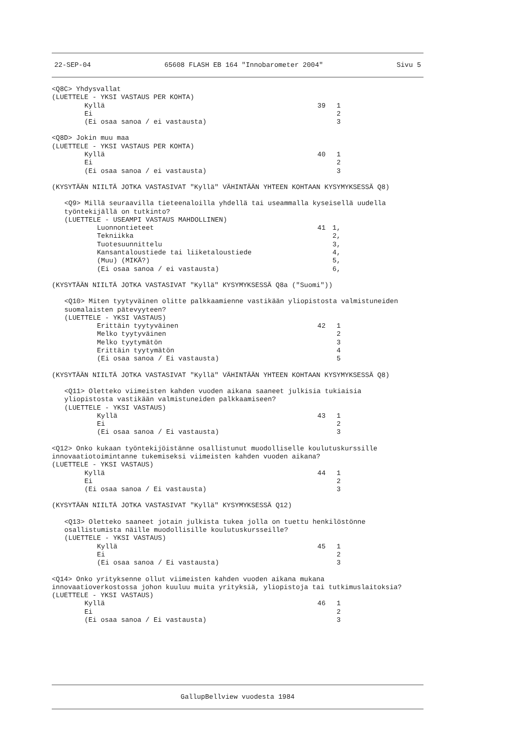22-SEP-04 65608 FLASH EB 164 "Innobarometer 2004" Sivu 5
<Q8C> Yhdysvallat
(LUETTELE - YKSI VASTAUS PER KOHTA)
Kyllä 39 1
Ei 2
(Ei osaa sanoa / ei vastausta) 3
<Q8D> Jokin muu maa
(LUETTELE - YKSI VASTAUS PER KOHTA)
Kyllä 40 1
Ei 2
(Ei osaa sanoa / ei vastausta) 3
(KYSYTÄÄN NIILTÄ JOTKA VASTASIVAT "Kyllä" VÄHINTÄÄN YHTEEN KOHTAAN KYSYMYKSESSÄ Q8)
<Q9> Millä seuraavilla tieteenaloilla yhdellä tai useammalla kyseisellä uudella
työntekijällä on tutkinto?
(LUETTELE - USEAMPI VASTAUS MAHDOLLINEN)
Luonnontieteet 41 1,
Tekniikka 2,
Tuotesuunnittelu 3,
Kansantaloustiede tai liiketaloustiede 4,
(Muu) (MIKÄ?) 5,
(Ei osaa sanoa / ei vastausta) 6,
(KYSYTÄÄN NIILTÄ JOTKA VASTASIVAT "Kyllä" KYSYMYKSESSÄ Q8a ("Suomi"))
<Q10> Miten tyytyväinen olitte palkkaamienne vastikään yliopistosta valmistuneiden
suomalaisten pätevyyteen?
(LUETTELE - YKSI VASTAUS)
Erittäin tyytyväinen 42 1
Melko tyytyväinen 2
Melko tyytymätön 3
Erittäin tyytymätön 4
(Ei osaa sanoa / Ei vastausta) 5
(KYSYTÄÄN NIILTÄ JOTKA VASTASIVAT "Kyllä" VÄHINTÄÄN YHTEEN KOHTAAN KYSYMYKSESSÄ Q8)
<Q11> Oletteko viimeisten kahden vuoden aikana saaneet julkisia tukiaisia
yliopistosta vastikään valmistuneiden palkkaamiseen?
(LUETTELE - YKSI VASTAUS)
Kyllä 43 1
Ei 2
(Ei osaa sanoa / Ei vastausta) 3
<Q12> Onko kukaan työntekijöistänne osallistunut muodolliselle koulutuskurssille
innovaatiotoimintanne tukemiseksi viimeisten kahden vuoden aikana?
(LUETTELE - YKSI VASTAUS)
Kyllä 44 1
Ei 2
(Ei osaa sanoa / Ei vastausta) 3
(KYSYTÄÄN NIILTÄ JOTKA VASTASIVAT "Kyllä" KYSYMYKSESSÄ Q12)
<Q13> Oletteko saaneet jotain julkista tukea jolla on tuettu henkilöstönne
osallistumista näille muodollisille koulutuskursseille?
(LUETTELE - YKSI VASTAUS)
Kyllä 45 1
Ei 2
(Ei osaa sanoa / Ei vastausta) 3
<Q14> Onko yrityksenne ollut viimeisten kahden vuoden aikana mukana
innovaatioverkostossa johon kuuluu muita yrityksiä, yliopistoja tai tutkimuslaitoksia?
(LUETTELE - YKSI VASTAUS)
Kyllä 46 1
Ei 2
(Ei osaa sanoa / Ei vastausta) 3
GallupBellview vuodesta 1984